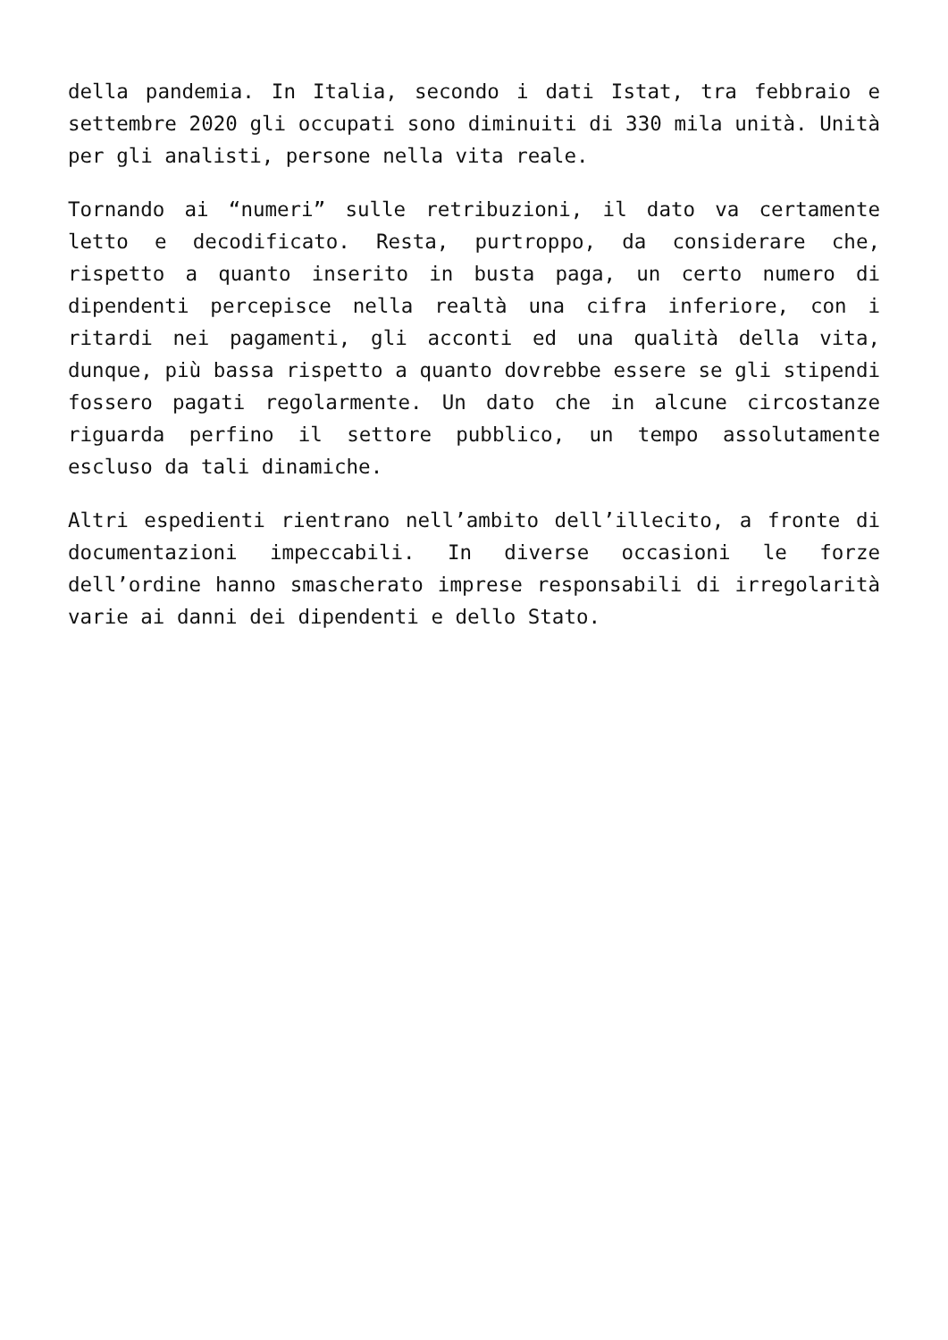della pandemia. In Italia, secondo i dati Istat, tra febbraio e settembre 2020 gli occupati sono diminuiti di 330 mila unità. Unità per gli analisti, persone nella vita reale.
Tornando ai “numeri” sulle retribuzioni, il dato va certamente letto e decodificato. Resta, purtroppo, da considerare che, rispetto a quanto inserito in busta paga, un certo numero di dipendenti percepisce nella realtà una cifra inferiore, con i ritardi nei pagamenti, gli acconti ed una qualità della vita, dunque, più bassa rispetto a quanto dovrebbe essere se gli stipendi fossero pagati regolarmente. Un dato che in alcune circostanze riguarda perfino il settore pubblico, un tempo assolutamente escluso da tali dinamiche.
Altri espedienti rientrano nell’ambito dell’illecito, a fronte di documentazioni impeccabili. In diverse occasioni le forze dell’ordine hanno smascherato imprese responsabili di irregolarità varie ai danni dei dipendenti e dello Stato.